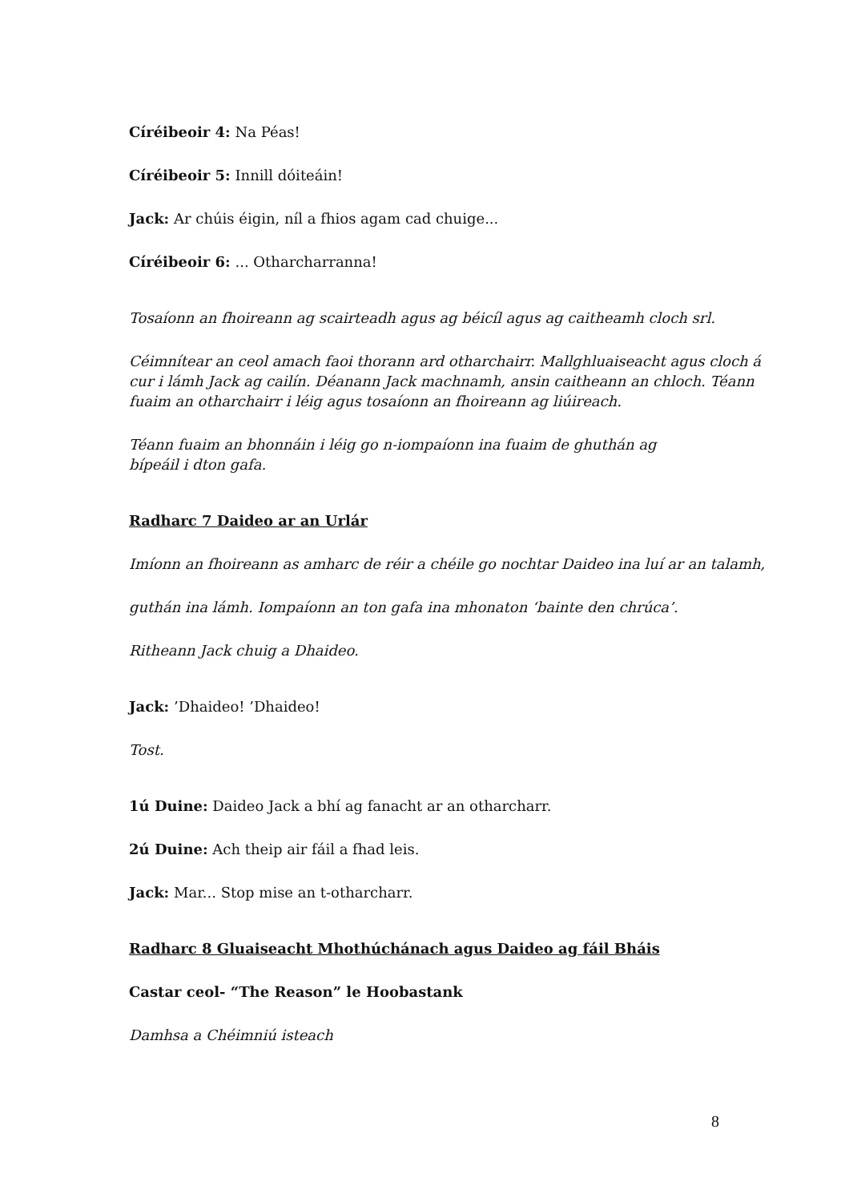Círéibeoir 4: Na Péas!
Círéibeoir 5: Innill dóiteáin!
Jack: Ar chúis éigin, níl a fhios agam cad chuige...
Círéibeoir 6: ... Otharcharranna!
Tosaíonn an fhoireann ag scairteadh agus ag béicíl agus ag caitheamh cloch srl.
Céimnítear an ceol amach faoi thorann ard otharchairr. Mallghluaiseacht agus cloch á cur i lámh Jack ag cailín. Déanann Jack machnamh, ansin caitheann an chloch. Téann fuaim an otharchairr i léig agus tosaíonn an fhoireann ag liúireach.
Téann fuaim an bhonnáin i léig go n-iompaíonn ina fuaim de ghuthán ag
bípeáil i dton gafa.
Radharc 7 Daideo ar an Urlár
Imíonn an fhoireann as amharc de réir a chéile go nochtar Daideo ina luí ar an talamh,
guthán ina lámh. Iompaíonn an ton gafa ina mhonaton ‘bainte den chrúca’.
Ritheann Jack chuig a Dhaideo.
Jack: ’Dhaideo! ’Dhaideo!
Tost.
1ú Duine: Daideo Jack a bhí ag fanacht ar an otharcharr.
2ú Duine: Ach theip air fáil a fhad leis.
Jack: Mar... Stop mise an t-otharcharr.
Radharc 8 Gluaiseacht Mhothúchánach agus Daideo ag fáil Bháis
Castar ceol- “The Reason” le Hoobastank
Damhsa a Chéimniú isteach
8